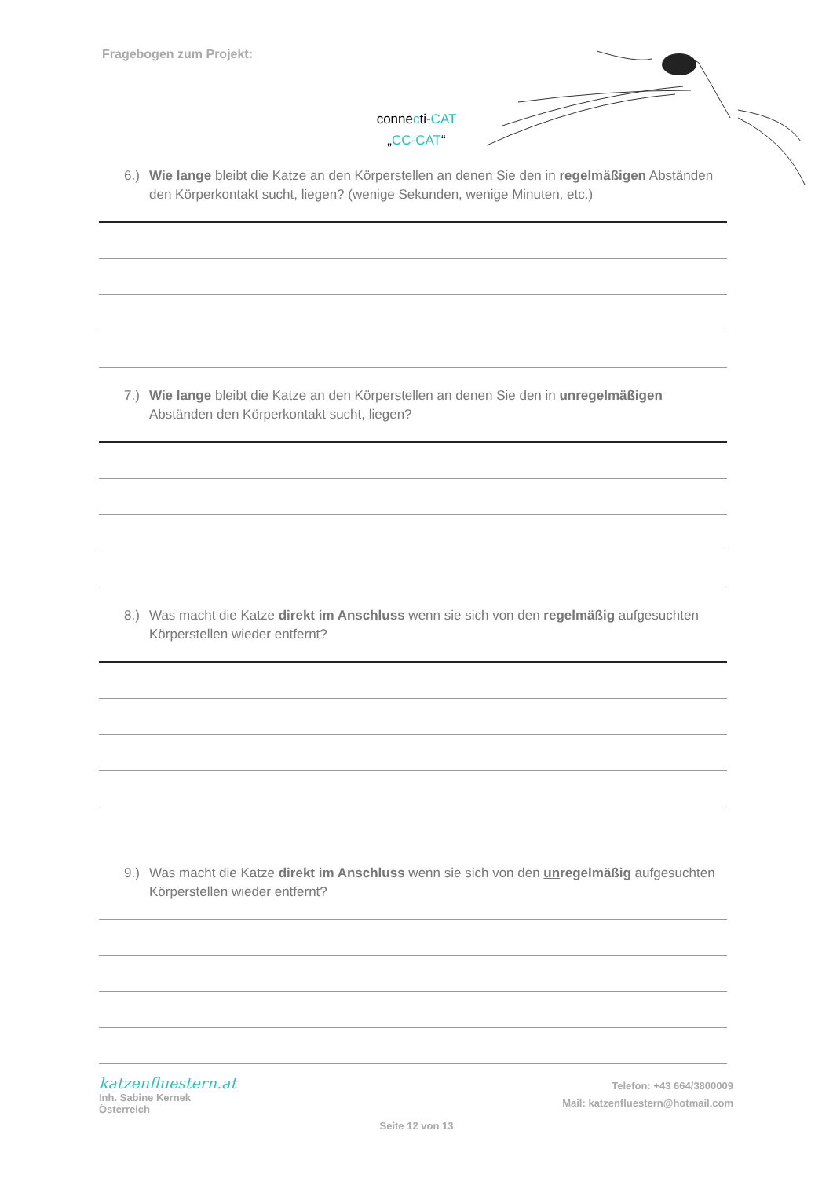Fragebogen zum Projekt:
connecti-CAT
„CC-CAT“
6.) Wie lange bleibt die Katze an den Körperstellen an denen Sie den in regelmäßigen Abständen den Körperkontakt sucht, liegen? (wenige Sekunden, wenige Minuten, etc.)
7.) Wie lange bleibt die Katze an den Körperstellen an denen Sie den in unregelmäßigen Abständen den Körperkontakt sucht, liegen?
8.) Was macht die Katze direkt im Anschluss wenn sie sich von den regelmäßig aufgesuchten Körperstellen wieder entfernt?
9.) Was macht die Katze direkt im Anschluss wenn sie sich von den unregelmäßig aufgesuchten Körperstellen wieder entfernt?
katzenfluestern.at
Inh. Sabine Kernek
Österreich
Telefon: +43 664/3800009
Mail: katzenfluestern@hotmail.com
Seite 12 von 13